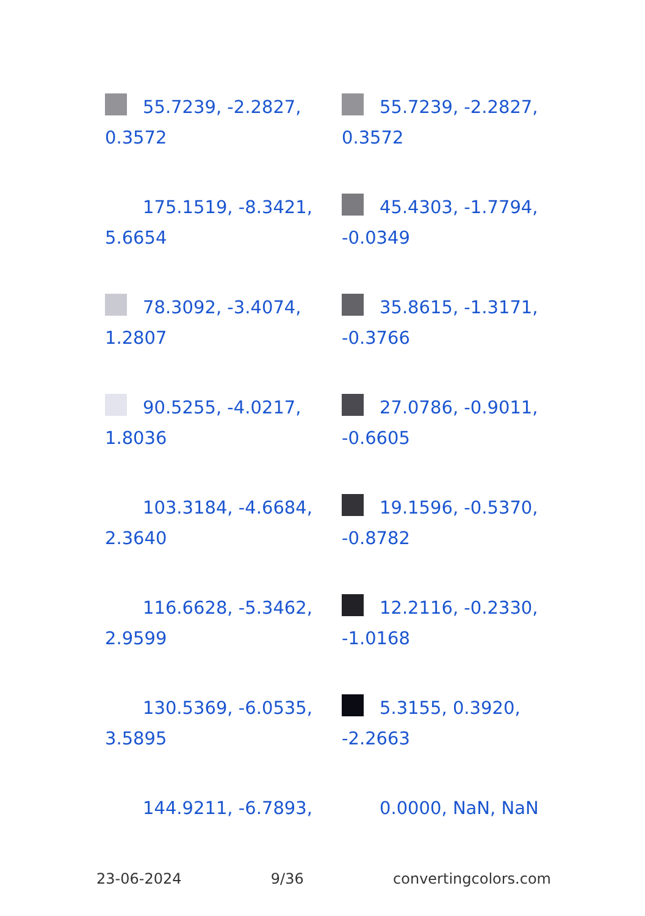55.7239, -2.2827, 0.3572
55.7239, -2.2827, 0.3572
175.1519, -8.3421, 5.6654
45.4303, -1.7794, -0.0349
78.3092, -3.4074, 1.2807
35.8615, -1.3171, -0.3766
90.5255, -4.0217, 1.8036
27.0786, -0.9011, -0.6605
103.3184, -4.6684, 2.3640
19.1596, -0.5370, -0.8782
116.6628, -5.3462, 2.9599
12.2116, -0.2330, -1.0168
130.5369, -6.0535, 3.5895
5.3155, 0.3920, -2.2663
144.9211, -6.7893,
0.0000, NaN, NaN
23-06-2024 9/36 convertingcolors.com